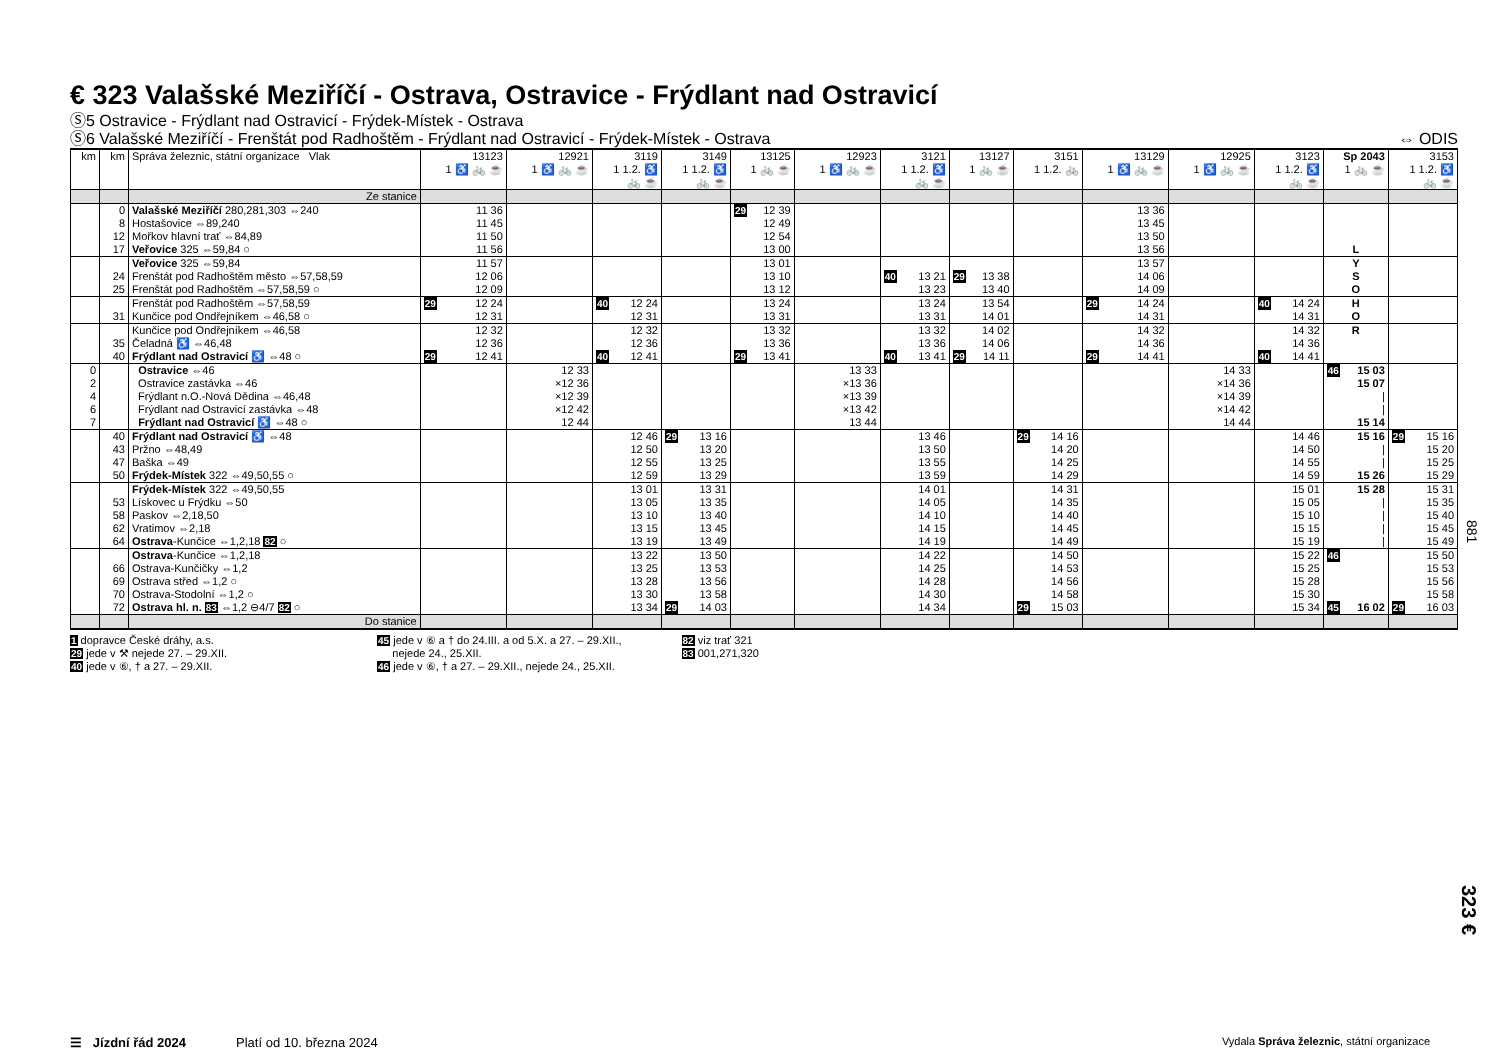€ 323 Valašské Meziříčí - Ostrava, Ostravice - Frýdlant nad Ostravicí
Ⓢ5 Ostravice - Frýdlant nad Ostravicí - Frýdek-Místek - Ostrava
Ⓢ6 Valašské Meziříčí - Frenštát pod Radhoštěm - Frýdlant nad Ostravicí - Frýdek-Místek - Ostrava ⇔ ODIS
| km | km | Správa železnic, státní organizace Vlak | 13123 1 ♿ 🚲 ☕ | 12921 1 ♿ 🚲 ☕ | 3119 1 1.2. ♿ 🚲 ☕ | 3149 1 1.2. ♿ 🚲 ☕ | 13125 1 🚲 ☕ | 12923 1 ♿ 🚲 ☕ | 3121 1 1.2. ♿ 🚲 ☕ | 13127 1 🚲 ☕ | 3151 1 1.2. 🚲 | 13129 1 ♿ 🚲 ☕ | 12925 1 ♿ 🚲 ☕ | 3123 1 1.2. ♿ 🚲 ☕ | Sp 2043 1 🚲 ☕ | 3153 1 1.2. ♿ 🚲 ☕ |
| --- | --- | --- | --- | --- | --- | --- | --- | --- | --- | --- | --- | --- | --- | --- | --- | --- |
| | | Ze stanice | | | | | | | | | | | | | | |
| | 0 | Valašské Meziříčí 280,281,303 ⇔240 | 11 36 | | | | 29 12 39 | | | | | 13 36 | | | | |
| | 8 | Hostašovice ⇔89,240 | 11 45 | | | | 12 49 | | | | | 13 45 | | | | |
| | 12 | Mořkov hlavní trať ⇔84,89 | 11 50 | | | | 12 54 | | | | | 13 50 | | | | |
| | 17 | Veřovice 325 ⇔59,84 ○ | 11 56 | | | | 13 00 | | | | | 13 56 | | | L | |
| | | Veřovice 325 ⇔59,84 | 11 57 | | | | 13 01 | | | | | 13 57 | | | Y | |
| | 24 | Frenštát pod Radhoštěm město ⇔57,58,59 | 12 06 | | | | 13 10 | | 40 13 21 | 29 13 38 | | 14 06 | | | S | |
| | 25 | Frenštát pod Radhoštěm ⇔57,58,59 ○ | 12 09 | | | | 13 12 | | 13 23 | 13 40 | | 14 09 | | | O | |
| | | Frenštát pod Radhoštěm ⇔57,58,59 | 29 12 24 | | 40 12 24 | | 13 24 | | 13 24 | 13 54 | | 29 14 24 | | 40 14 24 | H | |
| | 31 | Kunčice pod Ondřejníkem ⇔46,58 ○ | 12 31 | | 12 31 | | 13 31 | | 13 31 | 14 01 | | 14 31 | | 14 31 | O | |
| | | Kunčice pod Ondřejníkem ⇔46,58 | 12 32 | | 12 32 | | 13 32 | | 13 32 | 14 02 | | 14 32 | | 14 32 | R | |
| | 35 | Čeladná ♿ ⇔46,48 | 12 36 | | 12 36 | | 13 36 | | 13 36 | 14 06 | | 14 36 | | 14 36 | | |
| | 40 | Frýdlant nad Ostravicí ♿ ⇔48 ○ | 29 12 41 | | 40 12 41 | | 29 13 41 | | 40 13 41 | 29 14 11 | | 29 14 41 | | 40 14 41 | | |
| 0 | | Ostravice ⇔46 | | 12 33 | | | | 13 33 | | | | | 14 33 | | 46 15 03 | |
| 2 | | Ostravice zastávka ⇔46 | | ×12 36 | | | | ×13 36 | | | | | ×14 36 | | 15 07 | |
| 4 | | Frýdlant n.O.-Nová Dědina ⇔46,48 | | ×12 39 | | | | ×13 39 | | | | | ×14 39 | | / | |
| 6 | | Frýdlant nad Ostravicí zastávka ⇔48 | | ×12 42 | | | | ×13 42 | | | | | ×14 42 | | / | |
| 7 | | Frýdlant nad Ostravicí ♿ ⇔48 ○ | | 12 44 | | | | 13 44 | | | | | 14 44 | | 15 14 | |
| | 40 | Frýdlant nad Ostravicí ♿ ⇔48 | | | 12 46 | 29 13 16 | | | 13 46 | | 29 14 16 | | | 14 46 | 15 16 | 29 15 16 |
| | 43 | Pržno ⇔48,49 | | | 12 50 | 13 20 | | | 13 50 | | 14 20 | | | 14 50 | / | 15 20 |
| | 47 | Baška ⇔49 | | | 12 55 | 13 25 | | | 13 55 | | 14 25 | | | 14 55 | / | 15 25 |
| | 50 | Frýdek-Místek 322 ⇔49,50,55 ○ | | | 12 59 | 13 29 | | | 13 59 | | 14 29 | | | 14 59 | 15 26 | 15 29 |
| | | Frýdek-Místek 322 ⇔49,50,55 | | | 13 01 | 13 31 | | | 14 01 | | 14 31 | | | 15 01 | 15 28 | 15 31 |
| | 53 | Lískovec u Frýdku ⇔50 | | | 13 05 | 13 35 | | | 14 05 | | 14 35 | | | 15 05 | / | 15 35 |
| | 58 | Paskov ⇔2,18,50 | | | 13 10 | 13 40 | | | 14 10 | | 14 40 | | | 15 10 | / | 15 40 |
| | 62 | Vratimov ⇔2,18 | | | 13 15 | 13 45 | | | 14 15 | | 14 45 | | | 15 15 | / | 15 45 |
| | 64 | Ostrava -Kunčice ⇔1,2,18 82 ○ | | | 13 19 | 13 49 | | | 14 19 | | 14 49 | | | 15 19 | / | 15 49 |
| | | Ostrava -Kunčice ⇔1,2,18 | | | 13 22 | 13 50 | | | 14 22 | | 14 50 | | | 15 22 | 46 | 15 50 |
| | 66 | Ostrava-Kunčičky ⇔1,2 | | | 13 25 | 13 53 | | | 14 25 | | 14 53 | | | 15 25 | | 15 53 |
| | 69 | Ostrava střed ⇔1,2 ○ | | | 13 28 | 13 56 | | | 14 28 | | 14 56 | | | 15 28 | | 15 56 |
| | 70 | Ostrava-Stodolní ⇔1,2 ○ | | | 13 30 | 13 58 | | | 14 30 | | 14 58 | | | 15 30 | | 15 58 |
| | 72 | Ostrava hl. n. 83 ⇔1,2 ⊖4/7 82 ○ | | | 13 34 | 29 14 03 | | | 14 34 | | 29 15 03 | | | 15 34 | 45 16 02 | 29 16 03 |
| | | Do stanice | | | | | | | | | | | | | | |
1 dopravce České dráhy, a.s.
29 jede v ⚒ nejede 27. – 29.XII.
40 jede v ⑥, † a 27. – 29.XII.
45 jede v ⑥ a † do 24.III. a od 5.X. a 27. – 29.XII.,
nejede 24., 25.XII.
46 jede v ⑥, † a 27. – 29.XII., nejede 24., 25.XII.
82 viz trať 321
83 001,271,320
881
323 €
☰ Jízdní řád 2024 Platí od 10. března 2024 Vydala Správa železnic, státní organizace